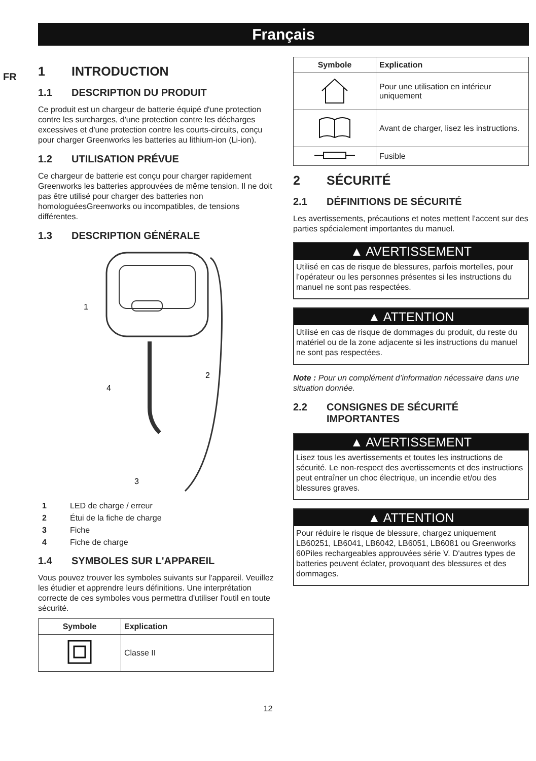Français
FR
1 INTRODUCTION
1.1 DESCRIPTION DU PRODUIT
Ce produit est un chargeur de batterie équipé d'une protection contre les surcharges, d'une protection contre les décharges excessives et d'une protection contre les courts-circuits, conçu pour charger Greenworks les batteries au lithium-ion (Li-ion).
1.2 UTILISATION PRÉVUE
Ce chargeur de batterie est conçu pour charger rapidement Greenworks les batteries approuvées de même tension. Il ne doit pas être utilisé pour charger des batteries non homologuéesGreenworks ou incompatibles, de tensions différentes.
1.3 DESCRIPTION GÉNÉRALE
1
2
4
3
1 LED de charge / erreur
2 Étui de la fiche de charge
3 Fiche
4 Fiche de charge
1.4 SYMBOLES SUR L'APPAREIL
Vous pouvez trouver les symboles suivants sur l'appareil. Veuillez les étudier et apprendre leurs définitions. Une interprétation correcte de ces symboles vous permettra d'utiliser l'outil en toute sécurité.
| Symbole | Explication |
| --- | --- |
| | Classe II |
| Symbole | Explication |
| --- | --- |
| | Pour une utilisation en intérieur uniquement |
| | Avant de charger, lisez les instructions. |
| | Fusible |
2 SÉCURITÉ
2.1 DÉFINITIONS DE SÉCURITÉ
Les avertissements, précautions et notes mettent l'accent sur des parties spécialement importantes du manuel.
▲ AVERTISSEMENT
Utilisé en cas de risque de blessures, parfois mortelles, pour l’opérateur ou les personnes présentes si les instructions du manuel ne sont pas respectées.
▲ ATTENTION
Utilisé en cas de risque de dommages du produit, du reste du matériel ou de la zone adjacente si les instructions du manuel ne sont pas respectées.
Note : Pour un complément d’information nécessaire dans une situation donnée.
2.2 CONSIGNES DE SÉCURITÉ IMPORTANTES
▲ AVERTISSEMENT
Lisez tous les avertissements et toutes les instructions de sécurité. Le non-respect des avertissements et des instructions peut entraîner un choc électrique, un incendie et/ou des blessures graves.
▲ ATTENTION
Pour réduire le risque de blessure, chargez uniquement LB60251, LB6041, LB6042, LB6051, LB6081 ou Greenworks 60Piles rechargeables approuvées série V. D'autres types de batteries peuvent éclater, provoquant des blessures et des dommages.
12